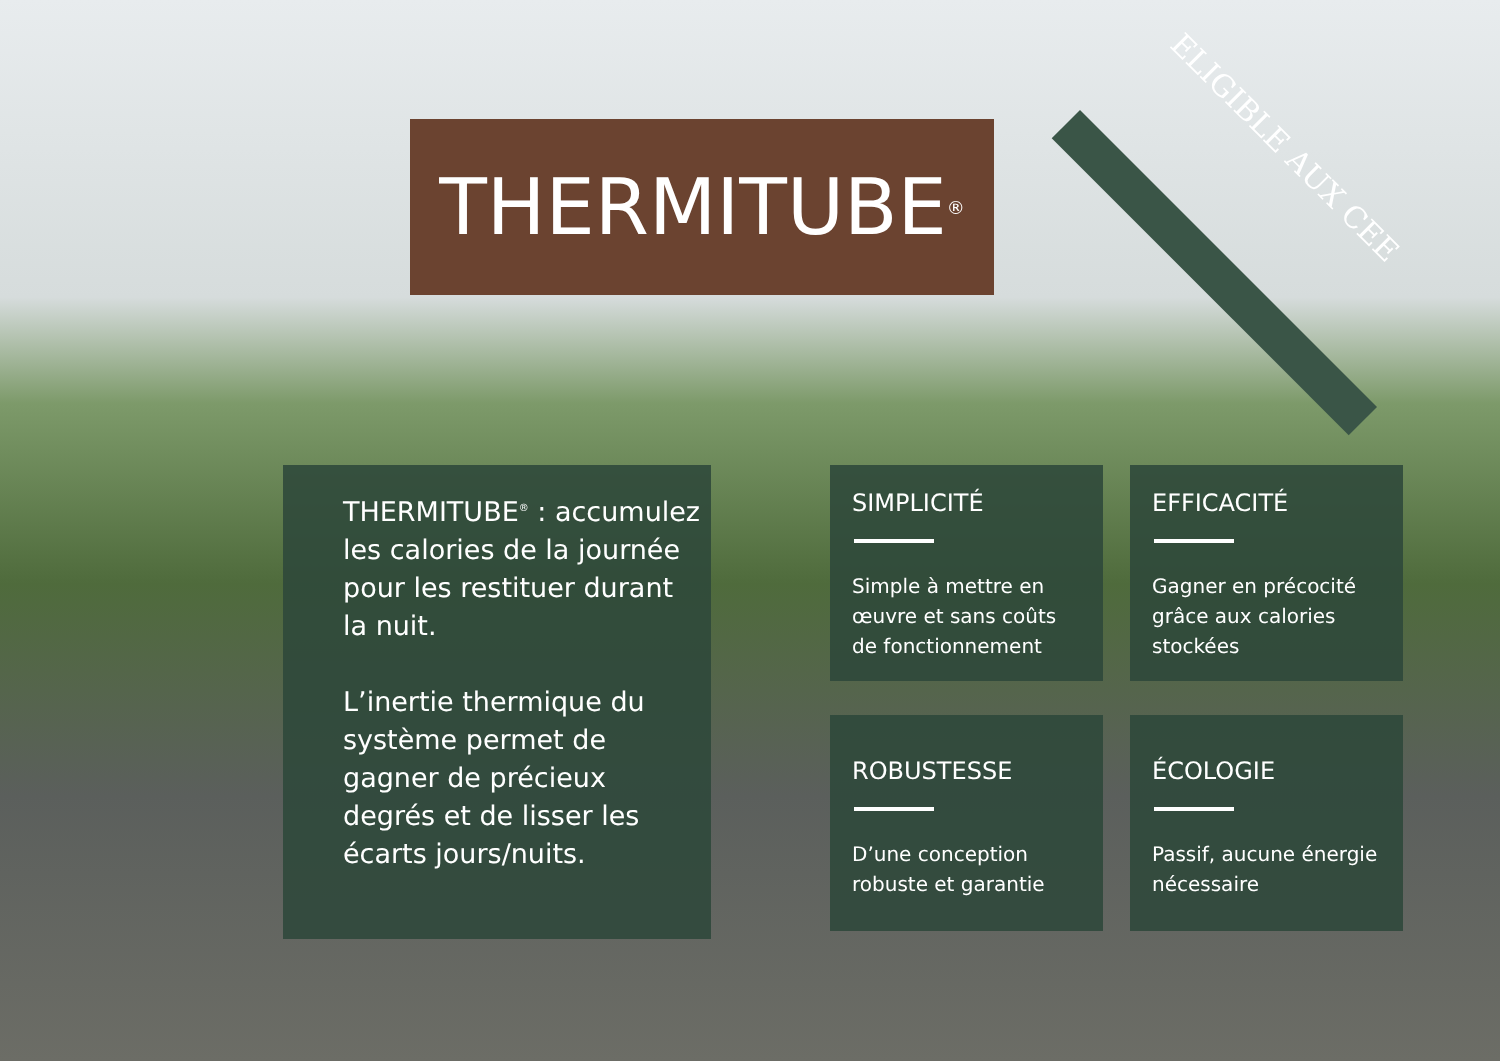THERMITUBE<sup>®</sup> ELIGIBLE AUX CEE
THERMITUBE<sup>®</sup> : accumulez les calories de la journée pour les restituer durant la nuit.
L’inertie thermique du système permet de gagner de précieux degrés et de lisser les écarts jours/nuits.
SIMPLICITÉ
Simple à mettre en œuvre et sans coûts de fonctionnement
EFFICACITÉ
Gagner en précocité grâce aux calories stockées
ROBUSTESSE
D’une conception robuste et garantie
ÉCOLOGIE
Passif, aucune énergie nécessaire